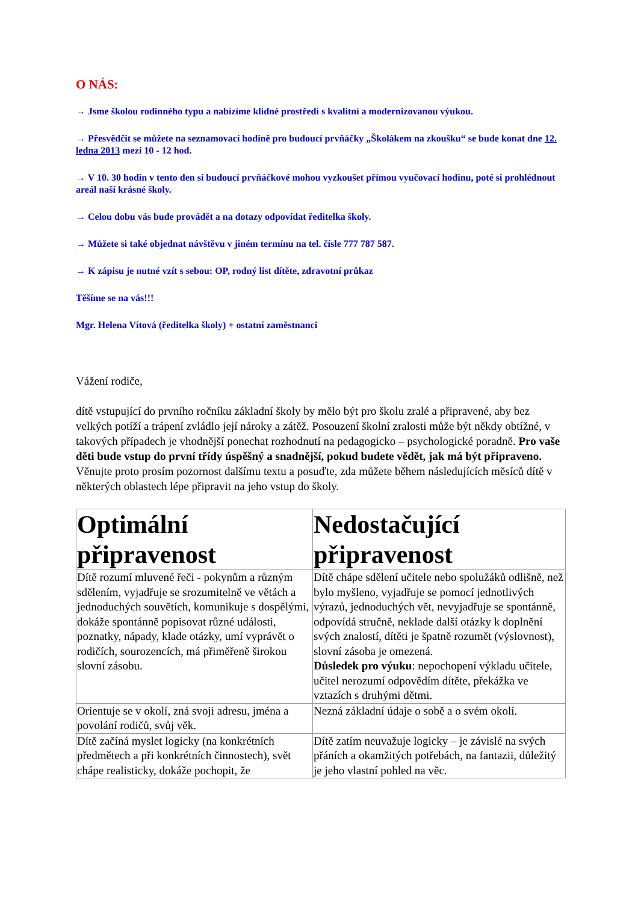O NÁS:
→ Jsme školou rodinného typu a nabízíme klidné prostředí s kvalitní a modernizovanou výukou.
→ Přesvědčit se můžete na seznamovací hodině pro budoucí prvňáčky „Školákem na zkoušku“ se bude konat dne 12. ledna 2013 mezi 10 - 12 hod.
→ V 10. 30 hodin v tento den si budoucí prvňáčkové mohou vyzkoušet přímou vyučovací hodinu, poté si prohlédnout areál naší krásné školy.
→ Celou dobu vás bude provádět a na dotazy odpovídat ředitelka školy.
→ Můžete si také objednat návštěvu v jiném termínu na tel. čísle 777 787 587.
→ K zápisu je nutné vzít s sebou: OP, rodný list dítěte, zdravotní průkaz
Těšíme se na vás!!!
Mgr. Helena Vítová (ředitelka školy) + ostatní zaměstnanci
Vážení rodiče,
dítě vstupující do prvního ročníku základní školy by mělo být pro školu zralé a připravené, aby bez velkých potíží a trápení zvládlo její nároky a zátěž. Posouzení školní zralosti může být někdy obtížné, v takových případech je vhodnější ponechat rozhodnutí na pedagogicko – psychologické poradně. Pro vaše děti bude vstup do první třídy úspěšný a snadnější, pokud budete vědět, jak má být připraveno. Věnujte proto prosím pozornost dalšímu textu a posuďte, zda můžete během následujících měsíců dítě v některých oblastech lépe připravit na jeho vstup do školy.
| Optimální připravenost | Nedostačující připravenost |
| --- | --- |
| Dítě rozumí mluvené řeči - pokynům a různým sdělením, vyjadřuje se srozumitelně ve větách a jednoduchých souvětích, komunikuje s dospělými, dokáže spontánně popisovat různé události, poznatky, nápady, klade otázky, umí vyprávět o rodičích, sourozencích, má přiměřeně širokou slovní zásobu. | Dítě chápe sdělení učitele nebo spolužáků odlišně, než bylo myšleno, vyjadřuje se pomocí jednotlivých výrazů, jednoduchých vět, nevyjadřuje se spontánně, odpovídá stručně, neklade další otázky k doplnění svých znalostí, dítěti je špatně rozumět (výslovnost), slovní zásoba je omezená. Důsledek pro výuku : nepochopení výkladu učitele, učitel nerozumí odpovědím dítěte, překážka ve vztazích s druhými dětmi. |
| Orientuje se v okolí, zná svoji adresu, jména a povolání rodičů, svůj věk. | Nezná základní údaje o sobě a o svém okolí. |
| Dítě začíná myslet logicky (na konkrétních předmětech a při konkrétních činnostech), svět chápe realisticky, dokáže pochopit, že | Dítě zatím neuvažuje logicky – je závislé na svých přáních a okamžitých potřebách, na fantazii, důležitý je jeho vlastní pohled na věc. |